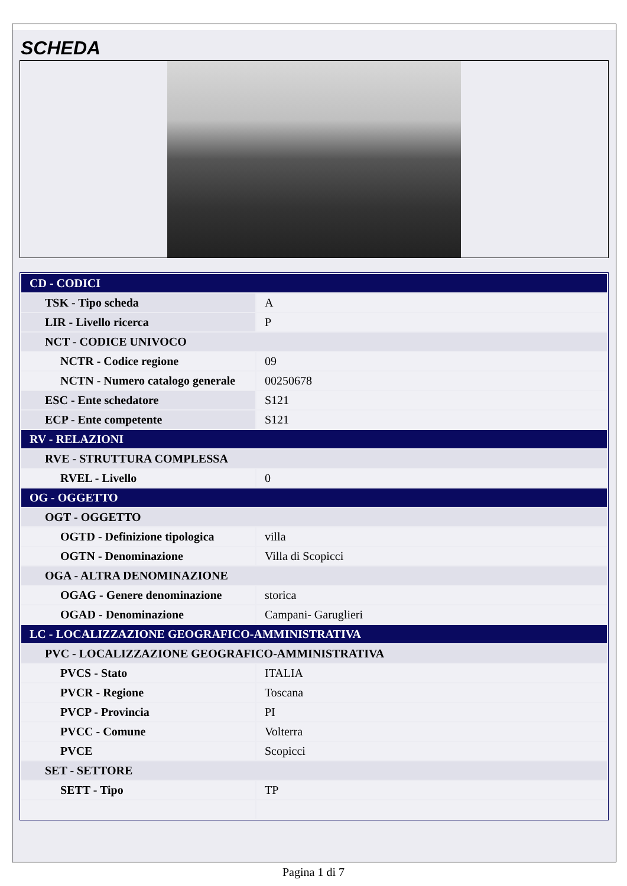SCHEDA
| CD - CODICI | |
| TSK - Tipo scheda | A |
| LIR - Livello ricerca | P |
| NCT - CODICE UNIVOCO | |
| NCTR - Codice regione | 09 |
| NCTN - Numero catalogo generale | 00250678 |
| ESC - Ente schedatore | S121 |
| ECP - Ente competente | S121 |
| RV - RELAZIONI | |
| RVE - STRUTTURA COMPLESSA | |
| RVEL - Livello | 0 |
| OG - OGGETTO | |
| OGT - OGGETTO | |
| OGTD - Definizione tipologica | villa |
| OGTN - Denominazione | Villa di Scopicci |
| OGA - ALTRA DENOMINAZIONE | |
| OGAG - Genere denominazione | storica |
| OGAD - Denominazione | Campani- Garuglieri |
| LC - LOCALIZZAZIONE GEOGRAFICO-AMMINISTRATIVA | |
| PVC - LOCALIZZAZIONE GEOGRAFICO-AMMINISTRATIVA | |
| PVCS - Stato | ITALIA |
| PVCR - Regione | Toscana |
| PVCP - Provincia | PI |
| PVCC - Comune | Volterra |
| PVCE | Scopicci |
| SET - SETTORE | |
| SETT - Tipo | TP |
Pagina 1 di 7